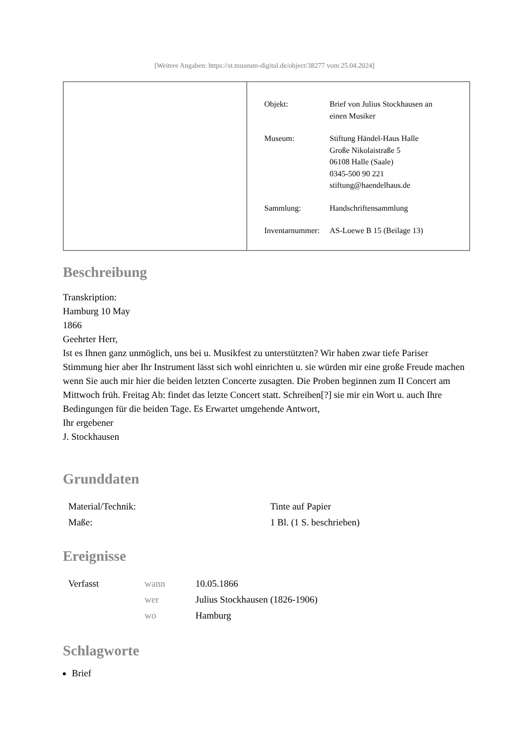[Weitere Angaben: https://st.museum-digital.de/object/38277 vom 25.04.2024]
| Objekt: | Brief von Julius Stockhausen an einen Musiker |
| Museum: | Stiftung Händel-Haus Halle Große Nikolaistraße 5 06108 Halle (Saale) 0345-500 90 221 stiftung@haendelhaus.de |
| Sammlung: | Handschriftensammlung |
| Inventarnummer: | AS-Loewe B 15 (Beilage 13) |
Beschreibung
Transkription:
Hamburg 10 May
1866
Geehrter Herr,
Ist es Ihnen ganz unmöglich, uns bei u. Musikfest zu unterstützten? Wir haben zwar tiefe Pariser Stimmung hier aber Ihr Instrument lässt sich wohl einrichten u. sie würden mir eine große Freude machen wenn Sie auch mir hier die beiden letzten Concerte zusagten. Die Proben beginnen zum II Concert am Mittwoch früh. Freitag Ab: findet das letzte Concert statt. Schreiben[?] sie mir ein Wort u. auch Ihre Bedingungen für die beiden Tage. Es Erwartet umgehende Antwort,
Ihr ergebener
J. Stockhausen
Grunddaten
| Material/Technik: | Tinte auf Papier |
| Maße: | 1 Bl. (1 S. beschrieben) |
Ereignisse
| Verfasst | wann | 10.05.1866 |
| | wer | Julius Stockhausen (1826-1906) |
| | wo | Hamburg |
Schlagworte
Brief